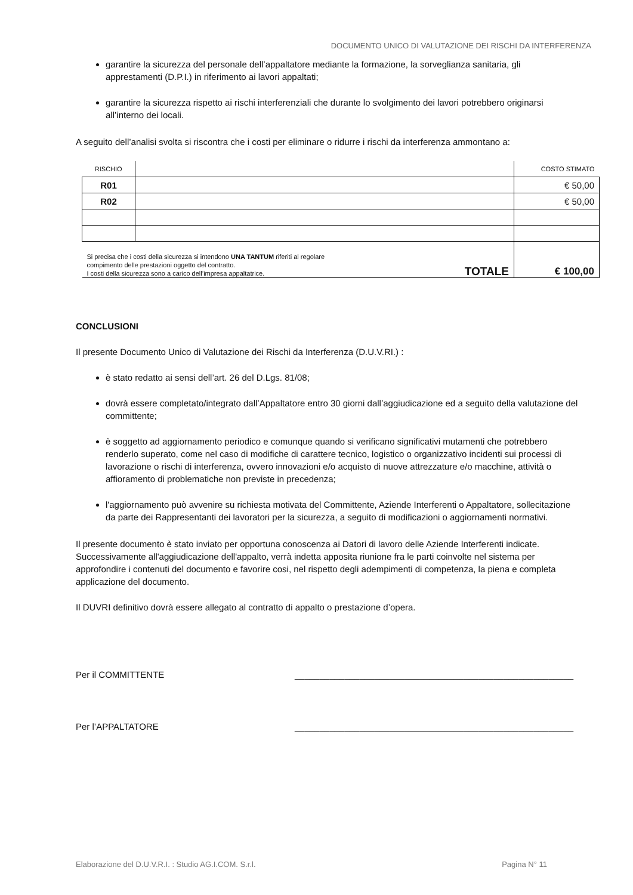DOCUMENTO UNICO DI VALUTAZIONE DEI RISCHI DA INTERFERENZA
garantire la sicurezza del personale dell’appaltatore mediante la formazione, la sorveglianza sanitaria, gli apprestamenti (D.P.I.) in riferimento ai lavori appaltati;
garantire la sicurezza rispetto ai rischi interferenziali che durante lo svolgimento dei lavori potrebbero originarsi all’interno dei locali.
A seguito dell’analisi svolta si riscontra che i costi per eliminare o ridurre i rischi da interferenza ammontano a:
| RISCHIO | | COSTO STIMATO |
| R01 | | € 50,00 |
| R02 | | € 50,00 |
| Si precisa che i costi della sicurezza si intendono UNA TANTUM riferiti al regolare compimento delle prestazioni oggetto del contratto. I costi della sicurezza sono a carico dell’impresa appaltatrice. TOTALE | | € 100,00 |
CONCLUSIONI
Il presente Documento Unico di Valutazione dei Rischi da Interferenza (D.U.V.RI.) :
è stato redatto ai sensi dell’art. 26 del D.Lgs. 81/08;
dovrà essere completato/integrato dall’Appaltatore entro 30 giorni dall’aggiudicazione ed a seguito della valutazione del committente;
è soggetto ad aggiornamento periodico e comunque quando si verificano significativi mutamenti che potrebbero renderlo superato, come nel caso di modifiche di carattere tecnico, logistico o organizzativo incidenti sui processi di lavorazione o rischi di interferenza, ovvero innovazioni e/o acquisto di nuove attrezzature e/o macchine, attività o affioramento di problematiche non previste in precedenza;
l'aggiornamento può avvenire su richiesta motivata del Committente, Aziende Interferenti o Appaltatore, sollecitazione da parte dei Rappresentanti dei lavoratori per la sicurezza, a seguito di modificazioni o aggiornamenti normativi.
Il presente documento è stato inviato per opportuna conoscenza ai Datori di lavoro delle Aziende Interferenti indicate. Successivamente all'aggiudicazione dell'appalto, verrà indetta apposita riunione fra le parti coinvolte nel sistema per approfondire i contenuti del documento e favorire cosi, nel rispetto degli adempimenti di competenza, la piena e completa applicazione del documento.
Il DUVRI definitivo dovrà essere allegato al contratto di appalto o prestazione d’opera.
Per il COMMITTENTE ________________________________________________________
Per l’APPALTATORE ________________________________________________________
Elaborazione del D.U.V.R.I. : Studio AG.I.COM. S.r.l. Pagina N° 11